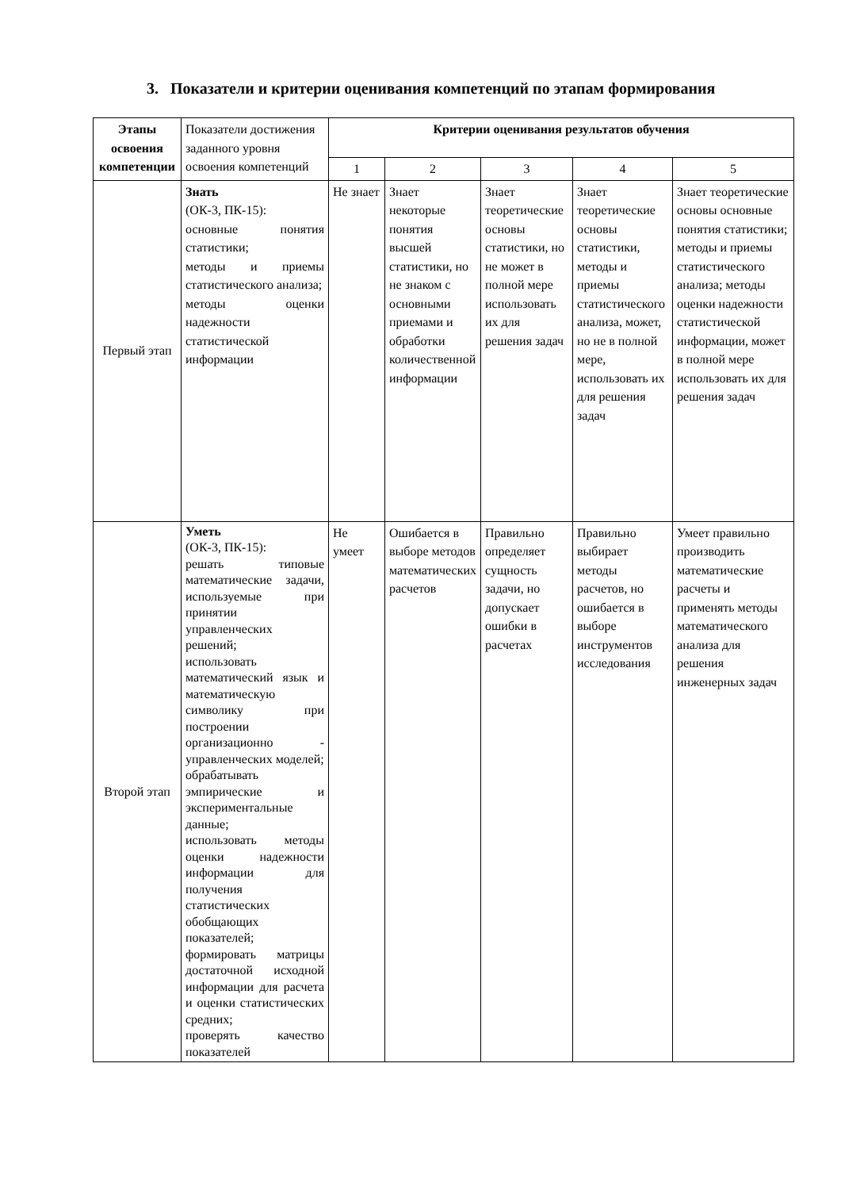3. Показатели и критерии оценивания компетенций по этапам формирования
| Этапы освоения компетенции | Показатели достижения заданного уровня освоения компетенций | Критерии оценивания результатов обучения | | | | |
| | | 1 | 2 | 3 | 4 | 5 |
| Первый этап | Знать (ОК-3, ПК-15): основные понятия статистики; методы и приемы статистического анализа; методы оценки надежности статистической информации | Не знает | Знает некоторые понятия высшей статистики, но не знаком с основными приемами и обработки количественной информации | Знает теоретические основы статистики, но не может в полной мере использовать их для решения задач | Знает теоретические основы статистики, методы и приемы статистического анализа, может, но не в полной мере, использовать их для решения задач | Знает теоретические основы основные понятия статистики; методы и приемы статистического анализа; методы оценки надежности статистической информации, может в полной мере использовать их для решения задач |
| Второй этап | Уметь (ОК-3, ПК-15): решать типовые математические задачи, используемые при принятии управленческих решений; использовать математический язык и математическую символику при построении организационно - управленческих моделей; обрабатывать эмпирические и экспериментальные данные; использовать методы оценки надежности информации для получения статистических обобщающих показателей; формировать матрицы достаточной исходной информации для расчета и оценки статистических средних; проверять качество показателей | Не умеет | Ошибается в выборе методов математических расчетов | Правильно определяет сущность задачи, но допускает ошибки в расчетах | Правильно выбирает методы расчетов, но ошибается в выборе инструментов исследования | Умеет правильно производить математические расчеты и применять методы математического анализа для решения инженерных задач |